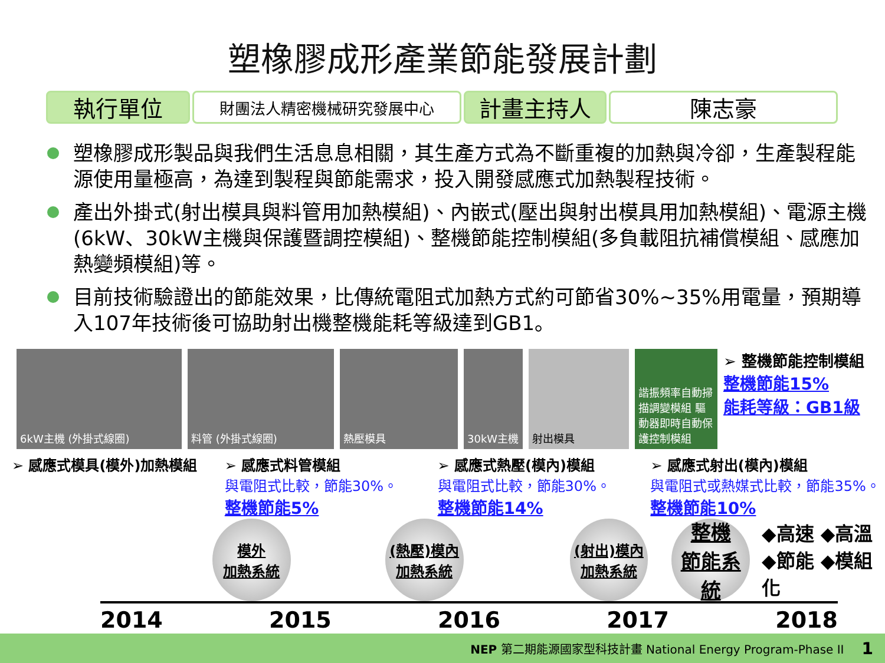塑橡膠成形產業節能發展計劃
執行單位
財團法人精密機械研究發展中心
計畫主持人 陳志豪
塑橡膠成形製品與我們生活息息相關，其生產方式為不斷重複的加熱與冷卻，生產製程能源使用量極高，為達到製程與節能需求，投入開發感應式加熱製程技術。
產出外掛式(射出模具與料管用加熱模組)、內嵌式(壓出與射出模具用加熱模組)、電源主機(6kW、30kW主機與保護暨調控模組)、整機節能控制模組(多負載阻抗補償模組、感應加熱變頻模組)等。
目前技術驗證出的節能效果，比傳統電阻式加熱方式約可節省30%~35%用電量，預期導入107年技術後可協助射出機整機能耗等級達到GB1。
6kW主機 (外掛式線圈) 料管 (外掛式線圈) 熱壓模具 30kW主機 射出模具 諧振頻率自動掃描調變模組 驅動器即時自動保護控制模組
➢ 整機節能控制模組
整機節能15%
能耗等級：GB1級
➢ 感應式模具(模外)加熱模組 ➢ 感應式料管模組
與電阻式比較，節能30%。
整機節能5%
➢ 感應式熱壓(模內)模組
與電阻式比較，節能30%。
整機節能14%
➢ 感應式射出(模內)模組
與電阻式或熱媒式比較，節能35%。
整機節能10%
模外
加熱系統
(熱壓)模內
加熱系統
(射出)模內
加熱系統
整機
節能系統
◆高速 ◆高溫
◆節能 ◆模組化
2014 2015 2016 2017 2018
NEP 第二期能源國家型科技計畫 National Energy Program-Phase II 1